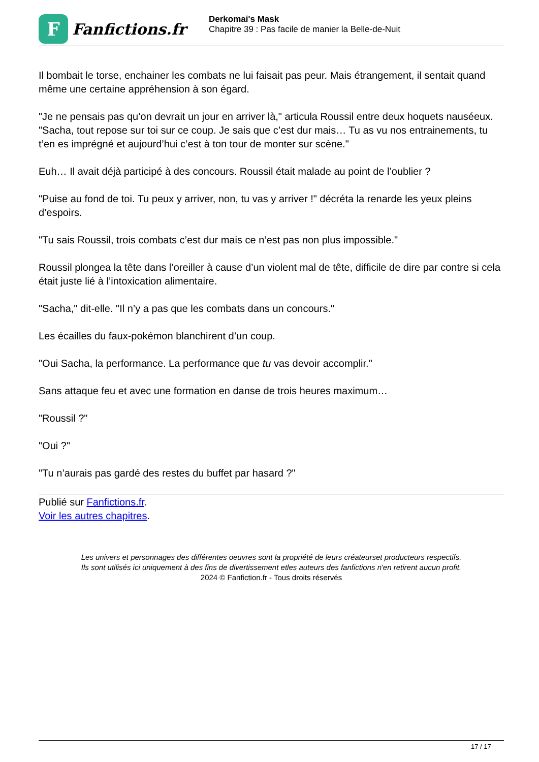F
Fanfictions.fr
Derkomai's Mask
Chapitre 39 : Pas facile de manier la Belle-de-Nuit
Il bombait le torse, enchainer les combats ne lui faisait pas peur. Mais étrangement, il sentait quand même une certaine appréhension à son égard.
"Je ne pensais pas qu’on devrait un jour en arriver là," articula Roussil entre deux hoquets nauséeux. "Sacha, tout repose sur toi sur ce coup. Je sais que c’est dur mais… Tu as vu nos entrainements, tu t’en es imprégné et aujourd’hui c’est à ton tour de monter sur scène."
Euh… Il avait déjà participé à des concours. Roussil était malade au point de l’oublier ?
"Puise au fond de toi. Tu peux y arriver, non, tu vas y arriver !" décréta la renarde les yeux pleins d’espoirs.
"Tu sais Roussil, trois combats c’est dur mais ce n’est pas non plus impossible."
Roussil plongea la tête dans l’oreiller à cause d’un violent mal de tête, difficile de dire par contre si cela était juste lié à l’intoxication alimentaire.
"Sacha," dit-elle. "Il n’y a pas que les combats dans un concours."
Les écailles du faux-pokémon blanchirent d’un coup.
"Oui Sacha, la performance. La performance que tu vas devoir accomplir."
Sans attaque feu et avec une formation en danse de trois heures maximum…
"Roussil ?"
"Oui ?"
"Tu n’aurais pas gardé des restes du buffet par hasard ?"
Publié sur Fanfictions.fr.
Voir les autres chapitres.
Les univers et personnages des différentes oeuvres sont la propriété de leurs créateurset producteurs respectifs.
Ils sont utilisés ici uniquement à des fins de divertissement etles auteurs des fanfictions n'en retirent aucun profit.
2024 © Fanfiction.fr - Tous droits réservés
17 / 17